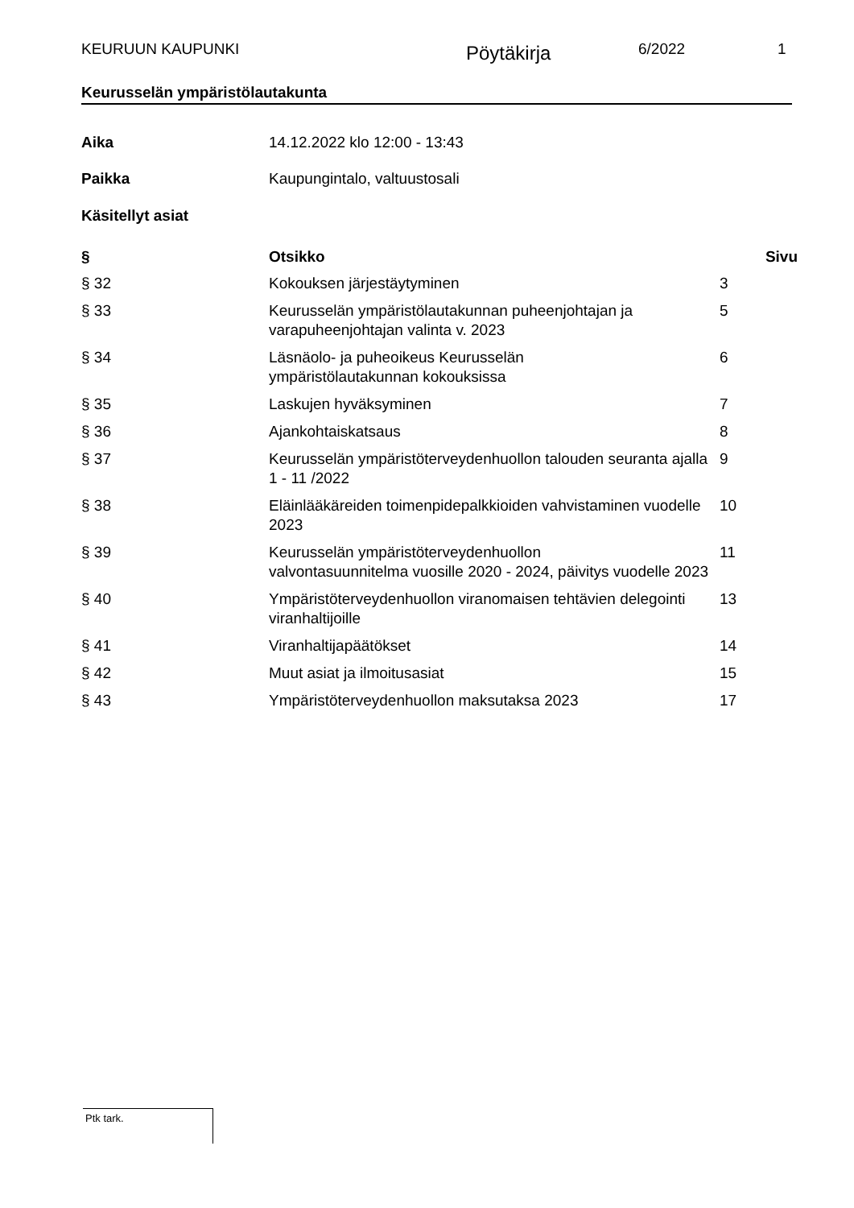KEURUUN KAUPUNKI
Pöytäkirja
6/2022 1
Keurusselän ympäristölautakunta
| Aika | 14.12.2022 klo 12:00 - 13:43 |
| Paikka | Kaupungintalo, valtuustosali |
| Käsitellyt asiat | |
| § | Otsikko | Sivu |
| --- | --- | --- |
| § 32 | Kokouksen järjestäytyminen | 3 |
| § 33 | Keurusselän ympäristölautakunnan puheenjohtajan ja varapuheenjohtajan valinta v. 2023 | 5 |
| § 34 | Läsnäolo- ja puheoikeus Keurusselän ympäristölautakunnan kokouksissa | 6 |
| § 35 | Laskujen hyväksyminen | 7 |
| § 36 | Ajankohtaiskatsaus | 8 |
| § 37 | Keurusselän ympäristöterveydenhuollon talouden seuranta ajalla 1 - 11 /2022 | 9 |
| § 38 | Eläinlääkäreiden toimenpidepalkkioiden vahvistaminen vuodelle 2023 | 10 |
| § 39 | Keurusselän ympäristöterveydenhuollon valvontasuunnitelma vuosille 2020 - 2024, päivitys vuodelle 2023 | 11 |
| § 40 | Ympäristöterveydenhuollon viranomaisen tehtävien delegointi viranhaltijoille | 13 |
| § 41 | Viranhaltijapäätökset | 14 |
| § 42 | Muut asiat ja ilmoitusasiat | 15 |
| § 43 | Ympäristöterveydenhuollon maksutaksa 2023 | 17 |
Ptk tark.